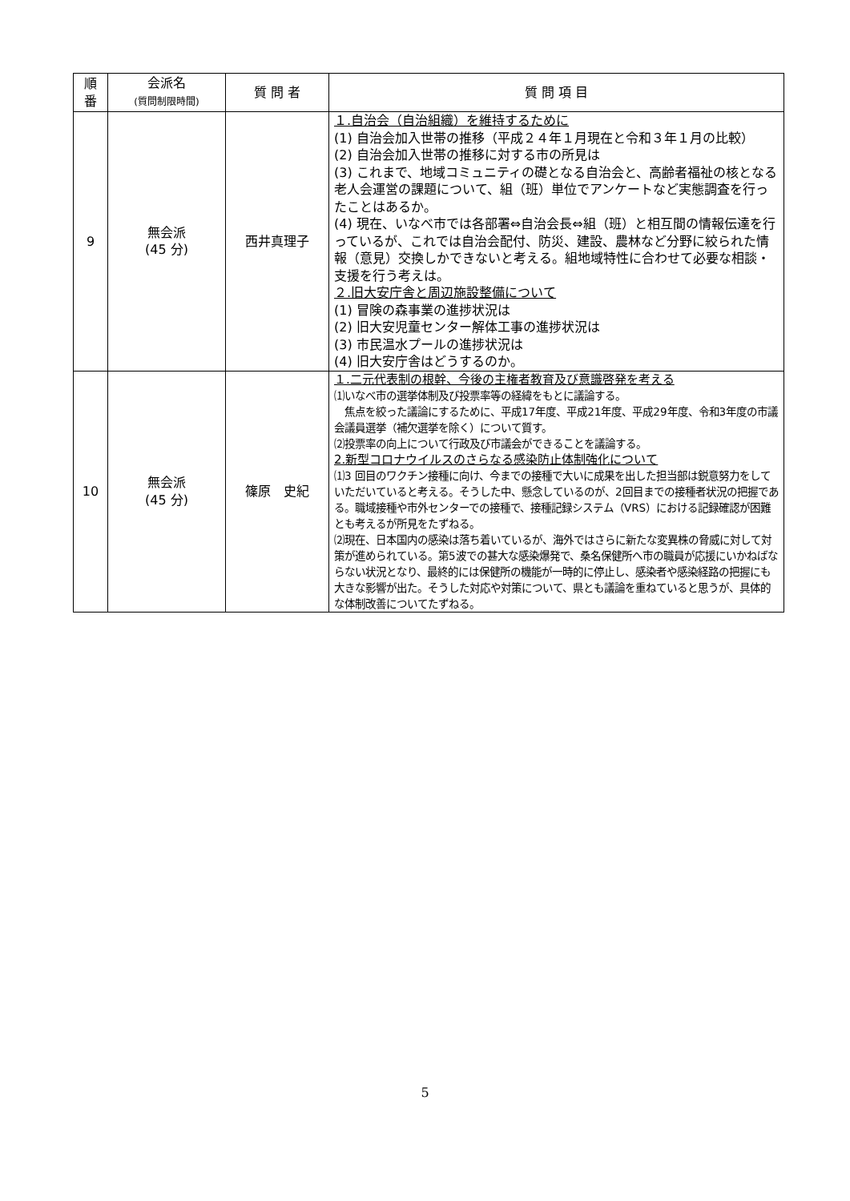| 順 番 | 会派名 (質問制限時間) | 質 問 者 | 質 問 項 目 |
| --- | --- | --- | --- |
| 9 | 無会派 (45 分) | 西井真理子 | １.自治会（自治組織）を維持するために (1) 自治会加入世帯の推移（平成２４年１月現在と令和３年１月の比較） (2) 自治会加入世帯の推移に対する市の所見は (3) これまで、地域コミュニティの礎となる自治会と、高齢者福祉の核となる老人会運営の課題について、組（班）単位でアンケートなど実態調査を行ったことはあるか。 (4) 現在、いなべ市では各部署⇔自治会長⇔組（班）と相互間の情報伝達を行っているが、これでは自治会配付、防災、建設、農林など分野に絞られた情報（意見）交換しかできないと考える。組地域特性に合わせて必要な相談・支援を行う考えは。 ２.旧大安庁舎と周辺施設整備について (1) 冒険の森事業の進捗状況は (2) 旧大安児童センター解体工事の進捗状況は (3) 市民温水プールの進捗状況は (4) 旧大安庁舎はどうするのか。 |
| 10 | 無会派 (45 分) | 篠原 史紀 | １.二元代表制の根幹、今後の主権者教育及び意識啓発を考える ⑴いなべ市の選挙体制及び投票率等の経緯をもとに議論する。 焦点を絞った議論にするために、平成17年度、平成21年度、平成29年度、令和3年度の市議会議員選挙（補欠選挙を除く）について質す。 ⑵投票率の向上について行政及び市議会ができることを議論する。 2.新型コロナウイルスのさらなる感染防止体制強化について ⑴3 回目のワクチン接種に向け、今までの接種で大いに成果を出した担当部は鋭意努力をしていただいていると考える。そうした中、懸念しているのが、2回目までの接種者状況の把握である。職域接種や市外センターでの接種で、接種記録システム（VRS）における記録確認が困難とも考えるが所見をたずねる。 ⑵現在、日本国内の感染は落ち着いているが、海外ではさらに新たな変異株の脅威に対して対策が進められている。第5波での甚大な感染爆発で、桑名保健所へ市の職員が応援にいかねばならない状況となり、最終的には保健所の機能が一時的に停止し、感染者や感染経路の把握にも大きな影響が出た。そうした対応や対策について、県とも議論を重ねていると思うが、具体的な体制改善についてたずねる。 |
5